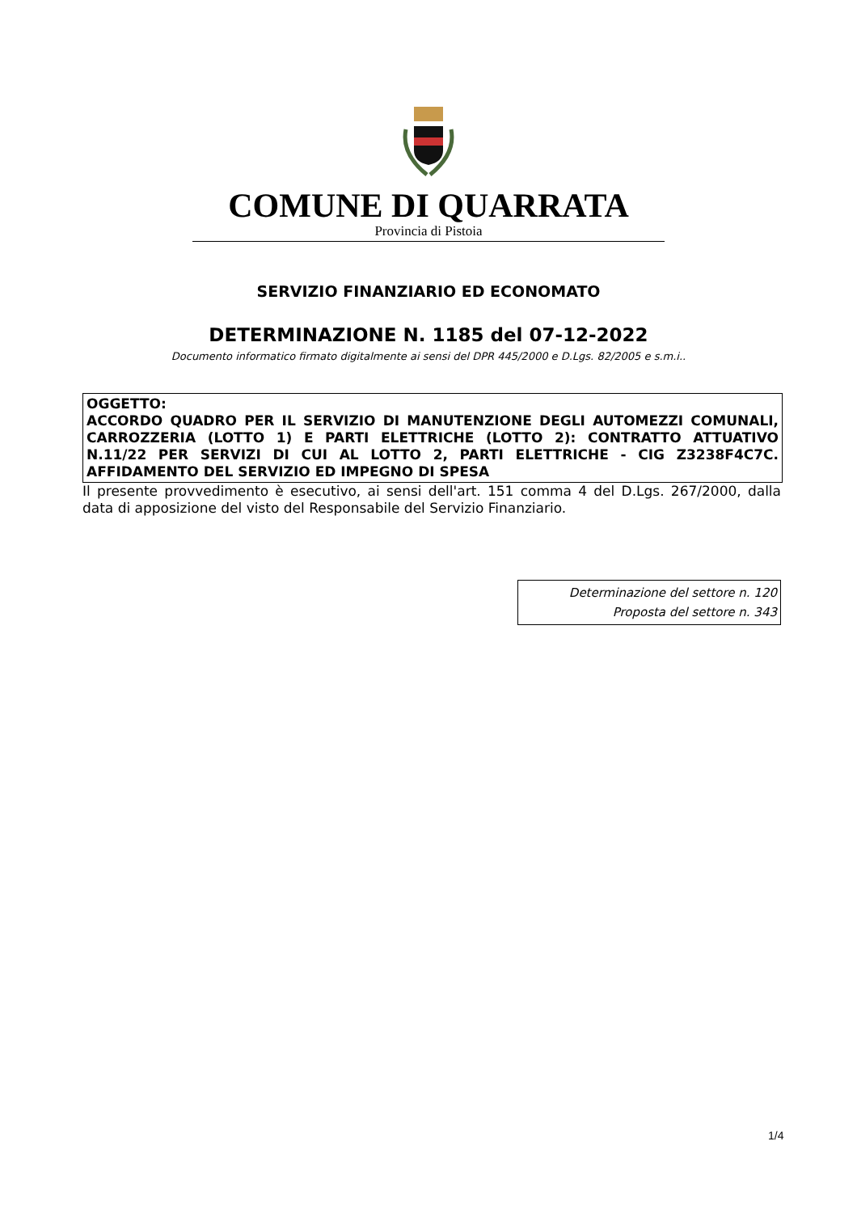COMUNE DI QUARRATA
Provincia di Pistoia
SERVIZIO FINANZIARIO ED ECONOMATO
DETERMINAZIONE N. 1185 del 07-12-2022
Documento informatico firmato digitalmente ai sensi del DPR 445/2000 e D.Lgs. 82/2005 e s.m.i..
OGGETTO:
ACCORDO QUADRO PER IL SERVIZIO DI MANUTENZIONE DEGLI AUTOMEZZI COMUNALI, CARROZZERIA (LOTTO 1) E PARTI ELETTRICHE (LOTTO 2): CONTRATTO ATTUATIVO N.11/22 PER SERVIZI DI CUI AL LOTTO 2, PARTI ELETTRICHE - CIG Z3238F4C7C. AFFIDAMENTO DEL SERVIZIO ED IMPEGNO DI SPESA
Il presente provvedimento è esecutivo, ai sensi dell'art. 151 comma 4 del D.Lgs. 267/2000, dalla data di apposizione del visto del Responsabile del Servizio Finanziario.
Determinazione del settore n. 120
Proposta del settore n. 343
1/4